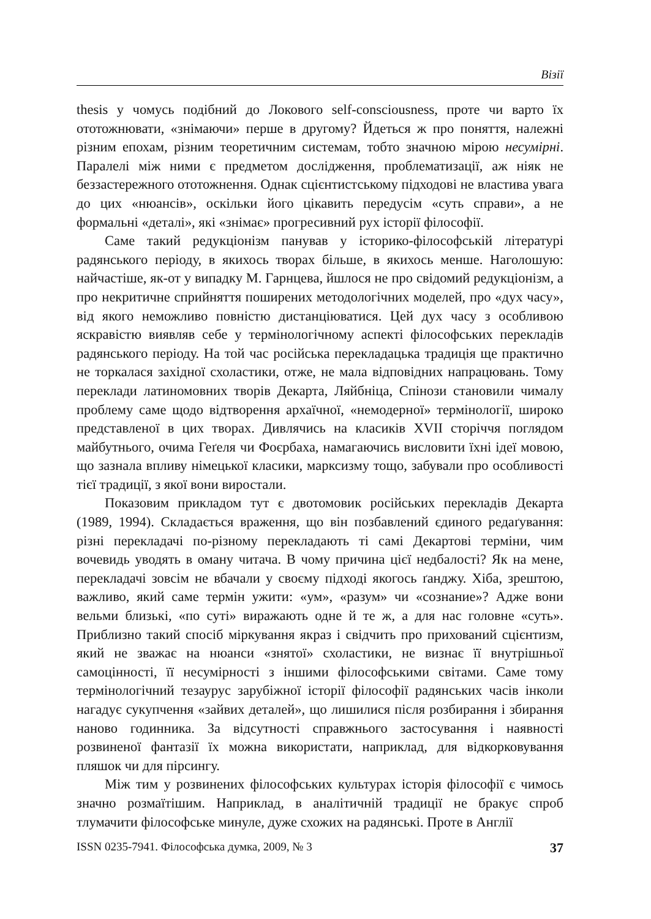Візії
thesis у чомусь подібний до Локового self-consciousness, проте чи варто їх ототожнювати, «знімаючи» перше в другому? Йдеться ж про поняття, належні різним епохам, різним теоретичним системам, тобто значною мірою несумірні. Паралелі між ними є предметом дослідження, проблематизації, аж ніяк не беззастережного ототожнення. Однак сцієнтистському підходові не властива увага до цих «нюансів», оскільки його цікавить передусім «суть справи», а не формальні «деталі», які «знімає» прогресивний рух історії філософії.
Саме такий редукціонізм панував у історико-філософській літературі радянського періоду, в якихось творах більше, в якихось менше. Наголошую: найчастіше, як-от у випадку М. Гарнцева, йшлося не про свідомий редукціонізм, а про некритичне сприйняття поширених методологічних моделей, про «дух часу», від якого неможливо повністю дистанціюватися. Цей дух часу з особливою яскравістю виявляв себе у термінологічному аспекті філософських перекладів радянського періоду. На той час російська перекладацька традиція ще практично не торкалася західної схоластики, отже, не мала відповідних напрацювань. Тому переклади латиномовних творів Декарта, Ляйбніца, Спінози становили чималу проблему саме щодо відтворення архаїчної, «немодерної» термінології, широко представленої в цих творах. Дивлячись на класиків XVII сторіччя поглядом майбутнього, очима Геґеля чи Фоєрбаха, намагаючись висловити їхні ідеї мовою, що зазнала впливу німецької класики, марксизму тощо, забували про особливості тієї традиції, з якої вони виростали.
Показовим прикладом тут є двотомовик російських перекладів Декарта (1989, 1994). Складається враження, що він позбавлений єдиного редаґування: різні перекладачі по-різному перекладають ті самі Декартові терміни, чим вочевидь уводять в оману читача. В чому причина цієї недбалості? Як на мене, перекладачі зовсім не вбачали у своєму підході якогось ґанджу. Хіба, зрештою, важливо, який саме термін ужити: «ум», «разум» чи «сознание»? Адже вони вельми близькі, «по суті» виражають одне й те ж, а для нас головне «суть». Приблизно такий спосіб міркування якраз і свідчить про прихований сцієнтизм, який не зважає на нюанси «знятої» схоластики, не визнає її внутрішньої самоцінності, її несумірності з іншими філософськими світами. Саме тому термінологічний тезаурус зарубіжної історії філософії радянських часів інколи нагадує сукупчення «зайвих деталей», що лишилися після розбирання і збирання наново годинника. За відсутності справжнього застосування і наявності розвиненої фантазії їх можна використати, наприклад, для відкорковування пляшок чи для пірсингу.
Між тим у розвинених філософських культурах історія філософії є чимось значно розмаїтішим. Наприклад, в аналітичній традиції не бракує спроб тлумачити філософське минуле, дуже схожих на радянські. Проте в Англії
ISSN 0235-7941. Філософська думка, 2009, № 3 37